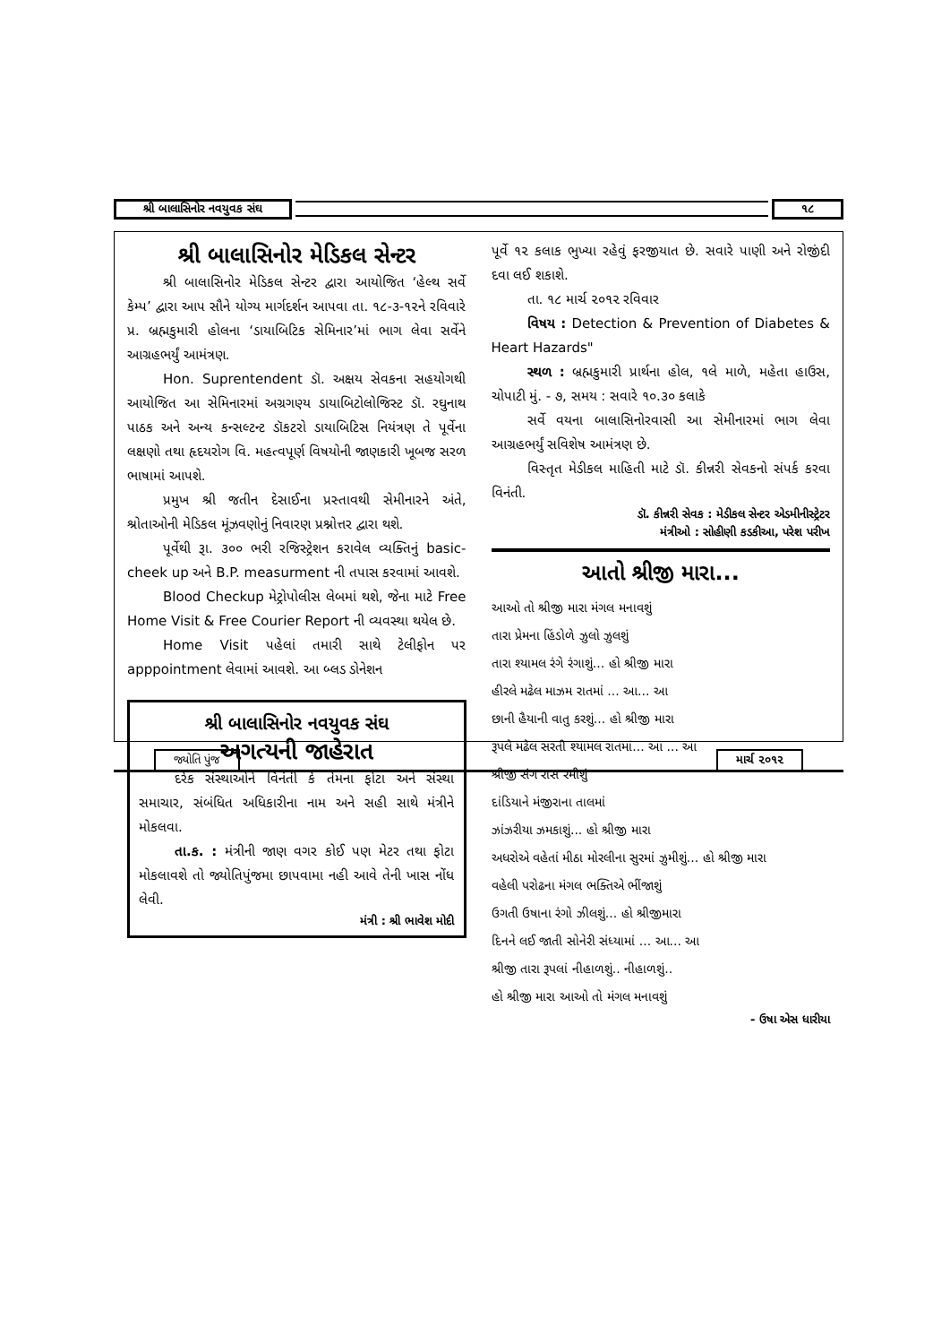શ્રી બાલાસિનોર નવયુવક સંઘ ૧૮
શ્રી બાલાસિનોર મેડિકલ સેન્ટર
શ્રી બાલાસિનોર મેડિકલ સેન્ટર દ્વારા આયોજિત ‘હેલ્થ સર્વે કેમ્પ’ દ્વારા આપ સૌને યોગ્ય માર્ગદર્શન આપવા તા. ૧૮-૩-૧૨ને રવિવારે પ્ર. બ્રહ્મકુમારી હોલના ‘ડાયાબિટિક સેમિનાર’માં ભાગ લેવા સર્વેને આગ્રહભર્યું આમંત્રણ.
Hon. Suprentendent ડૉ. અક્ષય સેવકના સહયોગથી આયોજિત આ સેમિનારમાં અગ્રગણ્ય ડાયાબિટોલોજિસ્ટ ડૉ. રઘુનાથ પાઠક અને અન્ય કન્સલ્ટન્ટ ડૉકટરો ડાયાબિટિસ નિયંત્રણ તે પૂર્વેના લક્ષણો તથા હૃદયરોગ વિ. મહત્વપૂર્ણ વિષયોની જાણકારી ખૂબજ સરળ ભાષામાં આપશે.
પ્રમુખ શ્રી જતીન દેસાઈના પ્રસ્તાવથી સેમીનારને અંતે, શ્રોતાઓની મેડિકલ મૂંઝવણોનું નિવારણ પ્રશ્નોત્તર દ્વારા થશે.
પૂર્વેથી રૂા. ૩૦૦ ભરી રજિસ્ટ્રેશન કરાવેલ વ્યક્તિનું basic-cheek up અને B.P. measurment ની તપાસ કરવામાં આવશે.
Blood Checkup મેટ્રોપોલીસ લેબમાં થશે, જેના માટે Free Home Visit & Free Courier Report ની વ્યવસ્થા થયેલ છે.
Home Visit પહેલાં તમારી સાથે ટેલીફોન પર apppointment લેવામાં આવશે. આ બ્લડ ડોનેશન
શ્રી બાલાસિનોર નવયુવક સંઘ
અગત્યની જાહેરાત
દરેક સંસ્થાઓને વિનંતી કે તેમના ફોટા અને સંસ્થા સમાચાર, સંબંધિત અધિકારીના નામ અને સહી સાથે મંત્રીને મોકલવા.
તા.ક. : મંત્રીની જાણ વગર કોઈ પણ મેટર તથા ફોટા મોકલાવશે તો જ્યોતિપુંજમા છાપવામા નહી આવે તેની ખાસ નોંધ લેવી.
મંત્રી : શ્રી ભાવેશ મોદી
પૂર્વે ૧૨ કલાક ભુખ્યા રહેવું ફરજીયાત છે. સવારે પાણી અને રોજીંદી દવા લઈ શકાશે.
તા. ૧૮ માર્ચ ૨૦૧૨ રવિવાર
વિષય : Detection & Prevention of Diabetes & Heart Hazards"
સ્થળ : બ્રહ્મકુમારી પ્રાર્થના હોલ, ૧લે માળે, મહેતા હાઉસ, ચોપાટી મું. - ૭, સમય : સવારે ૧૦.૩૦ કલાકે
સર્વે વયના બાલાસિનોરવાસી આ સેમીનારમાં ભાગ લેવા આગ્રહભર્યું સવિશેષ આમંત્રણ છે.
વિસ્તૃત મેડીકલ માહિતી માટે ડૉ. કીન્નરી સેવકનો સંપર્ક કરવા વિનંતી.
ડૉ. કીન્નરી સેવક : મેડીકલ સેન્ટર એડમીનીસ્ટ્રેટર
મંત્રીઓ : સોહીણી કડકીઆ, પરેશ પરીખ
આતો શ્રીજી મારા...
આઓ તો શ્રીજી મારા મંગલ મનાવશું
તારા પ્રેમના હિંડોળે ઝુલો ઝુલશું
તારા શ્યામલ રંગે રંગાશું... હો શ્રીજી મારા
હીરલે મઢેલ માઝમ રાતમાં ... આ... આ
છાની હૈયાની વાતુ કરશું... હો શ્રીજી મારા
રૂપલે મઢેલ સરતી શ્યામલ રાતમાં... આ ... આ
શ્રીજી સંગ રાસ રમીશું
દાંડિયાને મંજીરાના તાલમાં
ઝાંઝરીયા ઝમકાશું... હો શ્રીજી મારા
અધરોએ વહેતાં મીઠા મોરલીના સુરમાં ઝુમીશું... હો શ્રીજી મારા
વહેલી પરોઢના મંગલ ભક્તિએ ભીંજાશું
ઉગતી ઉષાના રંગો ઝીલશું... હો શ્રીજીમારા
દિનને લઈ જાતી સોનેરી સંધ્યામાં ... આ... આ
શ્રીજી તારા રૂપલાં નીહાળશું.. નીહાળશું..
હો શ્રીજી મારા આઓ તો મંગલ મનાવશું
- ઉષા એસ ધારીયા
જ્યોતિ પુંજ માર્ચ ૨૦૧૨